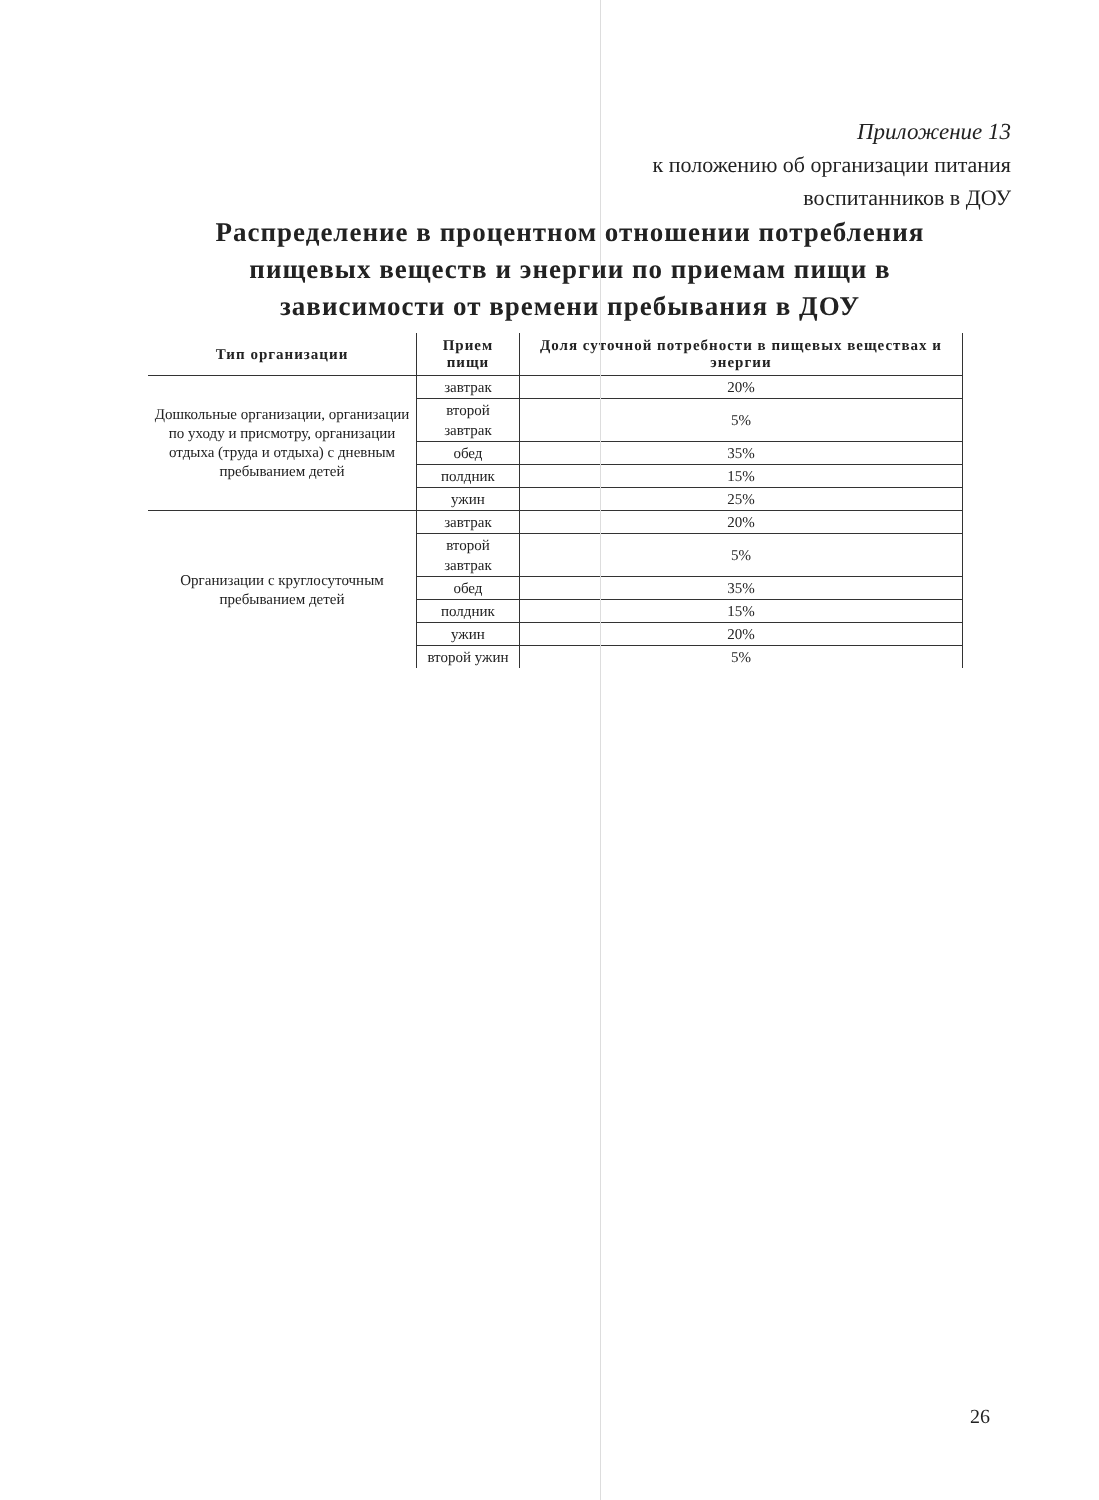Приложение 13
к положению об организации питания
воспитанников в ДОУ
Распределение в процентном отношении потребления пищевых веществ и энергии по приемам пищи в зависимости от времени пребывания в ДОУ
| Тип организации | Прием пищи | Доля суточной потребности в пищевых веществах и энергии |
| --- | --- | --- |
| Дошкольные организации, организации по уходу и присмотру, организации отдыха (труда и отдыха) с дневным пребыванием детей | завтрак | 20% |
| | второй завтрак | 5% |
| | обед | 35% |
| | полдник | 15% |
| | ужин | 25% |
| Организации с круглосуточным пребыванием детей | завтрак | 20% |
| | второй завтрак | 5% |
| | обед | 35% |
| | полдник | 15% |
| | ужин | 20% |
| | второй ужин | 5% |
26